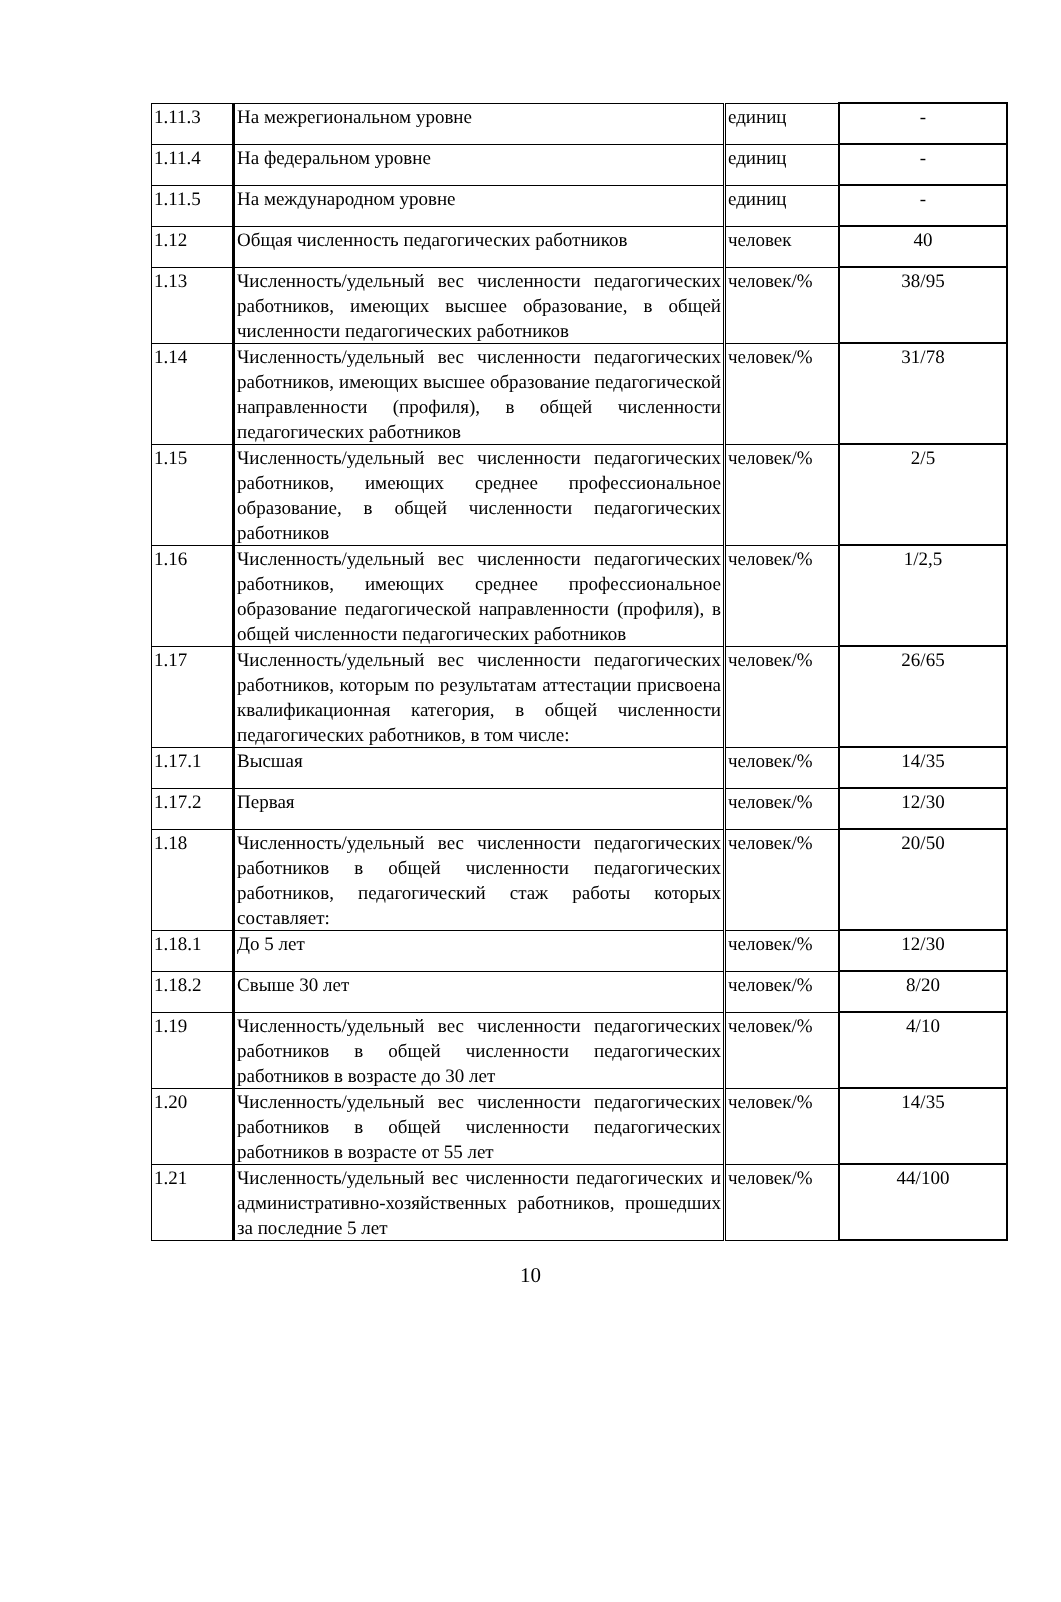| 1.11.3 | На межрегиональном уровне | единиц | - |
| 1.11.4 | На федеральном уровне | единиц | - |
| 1.11.5 | На международном уровне | единиц | - |
| 1.12 | Общая численность педагогических работников | человек | 40 |
| 1.13 | Численность/удельный вес численности педагогических работников, имеющих высшее образование, в общей численности педагогических работников | человек/% | 38/95 |
| 1.14 | Численность/удельный вес численности педагогических работников, имеющих высшее образование педагогической направленности (профиля), в общей численности педагогических работников | человек/% | 31/78 |
| 1.15 | Численность/удельный вес численности педагогических работников, имеющих среднее профессиональное образование, в общей численности педагогических работников | человек/% | 2/5 |
| 1.16 | Численность/удельный вес численности педагогических работников, имеющих среднее профессиональное образование педагогической направленности (профиля), в общей численности педагогических работников | человек/% | 1/2,5 |
| 1.17 | Численность/удельный вес численности педагогических работников, которым по результатам аттестации присвоена квалификационная категория, в общей численности педагогических работников, в том числе: | человек/% | 26/65 |
| 1.17.1 | Высшая | человек/% | 14/35 |
| 1.17.2 | Первая | человек/% | 12/30 |
| 1.18 | Численность/удельный вес численности педагогических работников в общей численности педагогических работников, педагогический стаж работы которых составляет: | человек/% | 20/50 |
| 1.18.1 | До 5 лет | человек/% | 12/30 |
| 1.18.2 | Свыше 30 лет | человек/% | 8/20 |
| 1.19 | Численность/удельный вес численности педагогических работников в общей численности педагогических работников в возрасте до 30 лет | человек/% | 4/10 |
| 1.20 | Численность/удельный вес численности педагогических работников в общей численности педагогических работников в возрасте от 55 лет | человек/% | 14/35 |
| 1.21 | Численность/удельный вес численности педагогических и административно-хозяйственных работников, прошедших за последние 5 лет | человек/% | 44/100 |
10